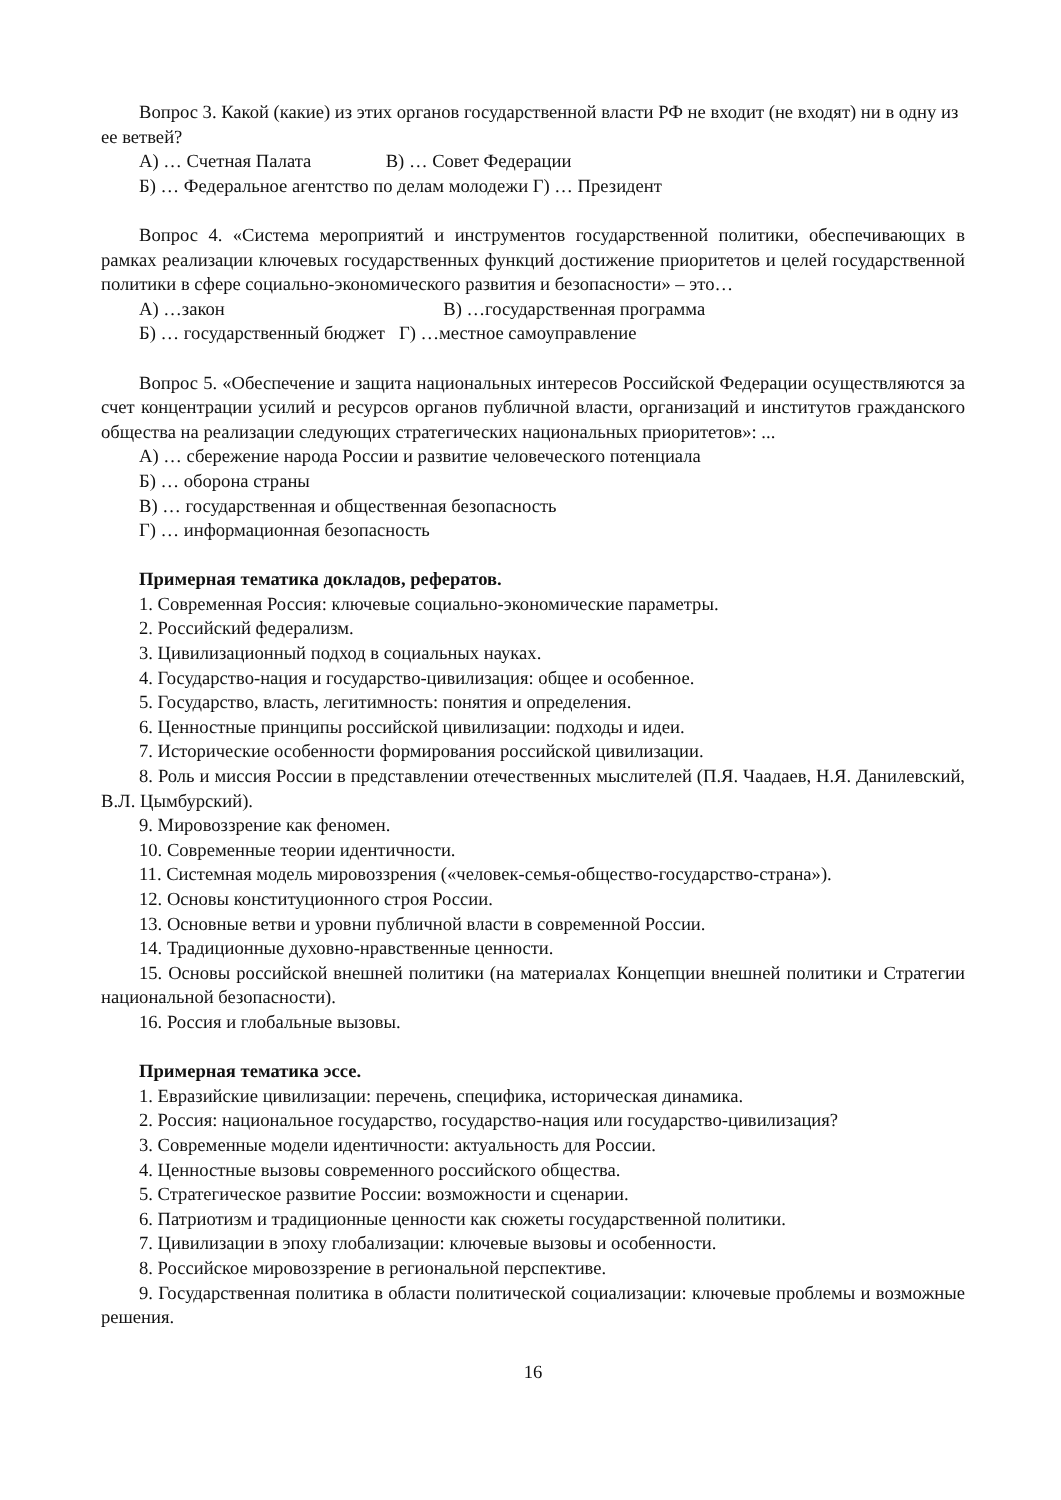Вопрос 3. Какой (какие) из этих органов государственной власти РФ не входит (не входят) ни в одну из ее ветвей?
А) … Счетная Палата В) … Совет Федерации
Б) … Федеральное агентство по делам молодежи Г) … Президент
Вопрос 4. «Система мероприятий и инструментов государственной политики, обеспечивающих в рамках реализации ключевых государственных функций достижение приоритетов и целей государственной политики в сфере социально-экономического развития и безопасности» – это…
А) …закон В) …государственная программа
Б) … государственный бюджет Г) …местное самоуправление
Вопрос 5. «Обеспечение и защита национальных интересов Российской Федерации осуществляются за счет концентрации усилий и ресурсов органов публичной власти, организаций и институтов гражданского общества на реализации следующих стратегических национальных приоритетов»: ...
А) … сбережение народа России и развитие человеческого потенциала
Б) … оборона страны
В) … государственная и общественная безопасность
Г) … информационная безопасность
Примерная тематика докладов, рефератов.
1. Современная Россия: ключевые социально-экономические параметры.
2. Российский федерализм.
3. Цивилизационный подход в социальных науках.
4. Государство-нация и государство-цивилизация: общее и особенное.
5. Государство, власть, легитимность: понятия и определения.
6. Ценностные принципы российской цивилизации: подходы и идеи.
7. Исторические особенности формирования российской цивилизации.
8. Роль и миссия России в представлении отечественных мыслителей (П.Я. Чаадаев, Н.Я. Данилевский, В.Л. Цымбурский).
9. Мировоззрение как феномен.
10. Современные теории идентичности.
11. Системная модель мировоззрения («человек-семья-общество-государство-страна»).
12. Основы конституционного строя России.
13. Основные ветви и уровни публичной власти в современной России.
14. Традиционные духовно-нравственные ценности.
15. Основы российской внешней политики (на материалах Концепции внешней политики и Стратегии национальной безопасности).
16. Россия и глобальные вызовы.
Примерная тематика эссе.
1. Евразийские цивилизации: перечень, специфика, историческая динамика.
2. Россия: национальное государство, государство-нация или государство-цивилизация?
3. Современные модели идентичности: актуальность для России.
4. Ценностные вызовы современного российского общества.
5. Стратегическое развитие России: возможности и сценарии.
6. Патриотизм и традиционные ценности как сюжеты государственной политики.
7. Цивилизации в эпоху глобализации: ключевые вызовы и особенности.
8. Российское мировоззрение в региональной перспективе.
9. Государственная политика в области политической социализации: ключевые проблемы и возможные решения.
16